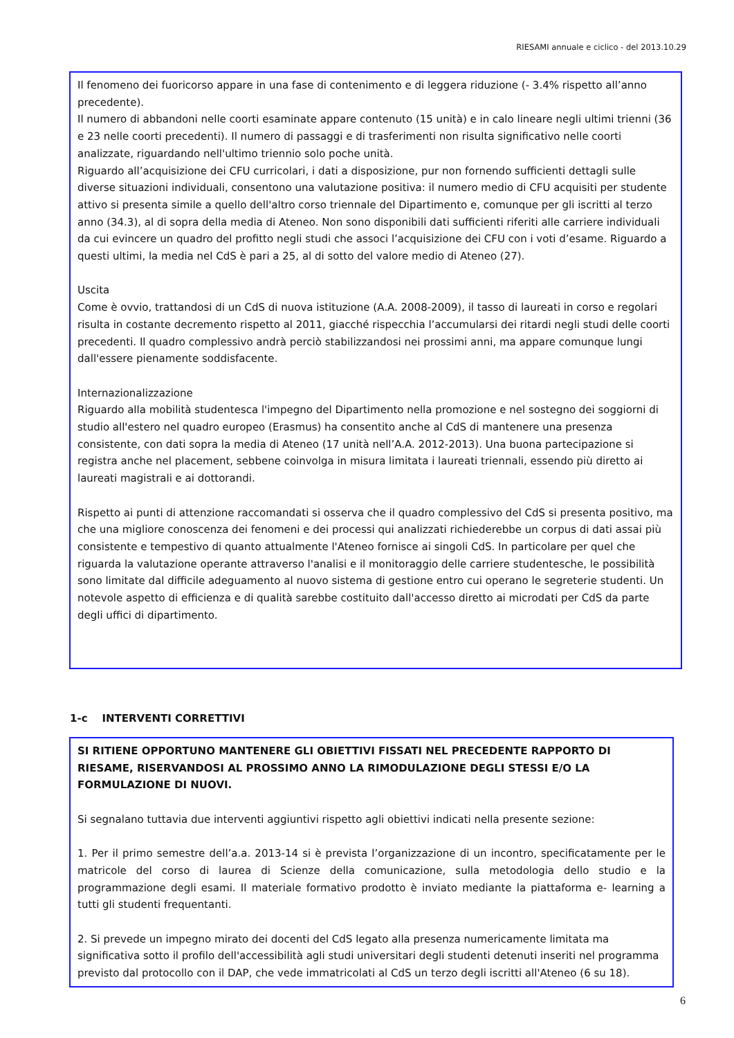RIESAMI annuale e ciclico - del 2013.10.29
Il fenomeno dei fuoricorso appare in una fase di contenimento e di leggera riduzione (- 3.4% rispetto all’anno precedente).
Il numero di abbandoni nelle coorti esaminate appare contenuto (15 unità) e in calo lineare negli ultimi trienni (36 e 23 nelle coorti precedenti). Il numero di passaggi e di trasferimenti non risulta significativo nelle coorti analizzate, riguardando nell'ultimo triennio solo poche unità.
Riguardo all’acquisizione dei CFU curricolari, i dati a disposizione, pur non fornendo sufficienti dettagli sulle diverse situazioni individuali, consentono una valutazione positiva: il numero medio di CFU acquisiti per studente attivo si presenta simile a quello dell'altro corso triennale del Dipartimento e, comunque per gli iscritti al terzo anno (34.3), al di sopra della media di Ateneo. Non sono disponibili dati sufficienti riferiti alle carriere individuali da cui evincere un quadro del profitto negli studi che associ l’acquisizione dei CFU con i voti d’esame. Riguardo a questi ultimi, la media nel CdS è pari a 25, al di sotto del valore medio di Ateneo (27).
Uscita
Come è ovvio, trattandosi di un CdS di nuova istituzione (A.A. 2008-2009), il tasso di laureati in corso e regolari risulta in costante decremento rispetto al 2011, giacché rispecchia l’accumularsi dei ritardi negli studi delle coorti precedenti. Il quadro complessivo andrà perciò stabilizzandosi nei prossimi anni, ma appare comunque lungi dall'essere pienamente soddisfacente.
Internazionalizzazione
Riguardo alla mobilità studentesca l'impegno del Dipartimento nella promozione e nel sostegno dei soggiorni di studio all'estero nel quadro europeo (Erasmus) ha consentito anche al CdS di mantenere una presenza consistente, con dati sopra la media di Ateneo (17 unità nell’A.A. 2012-2013). Una buona partecipazione si registra anche nel placement, sebbene coinvolga in misura limitata i laureati triennali, essendo più diretto ai laureati magistrali e ai dottorandi.
Rispetto ai punti di attenzione raccomandati si osserva che il quadro complessivo del CdS si presenta positivo, ma che una migliore conoscenza dei fenomeni e dei processi qui analizzati richiederebbe un corpus di dati assai più consistente e tempestivo di quanto attualmente l'Ateneo fornisce ai singoli CdS. In particolare per quel che riguarda la valutazione operante attraverso l'analisi e il monitoraggio delle carriere studentesche, le possibilità sono limitate dal difficile adeguamento al nuovo sistema di gestione entro cui operano le segreterie studenti. Un notevole aspetto di efficienza e di qualità sarebbe costituito dall'accesso diretto ai microdati per CdS da parte degli uffici di dipartimento.
1-c INTERVENTI CORRETTIVI
SI RITIENE OPPORTUNO MANTENERE GLI OBIETTIVI FISSATI NEL PRECEDENTE RAPPORTO DI RIESAME, RISERVANDOSI AL PROSSIMO ANNO LA RIMODULAZIONE DEGLI STESSI E/O LA FORMULAZIONE DI NUOVI.
Si segnalano tuttavia due interventi aggiuntivi rispetto agli obiettivi indicati nella presente sezione:
1. Per il primo semestre dell’a.a. 2013-14 si è prevista l’organizzazione di un incontro, specificatamente per le matricole del corso di laurea di Scienze della comunicazione, sulla metodologia dello studio e la programmazione degli esami. Il materiale formativo prodotto è inviato mediante la piattaforma e- learning a tutti gli studenti frequentanti.
2. Si prevede un impegno mirato dei docenti del CdS legato alla presenza numericamente limitata ma significativa sotto il profilo dell'accessibilità agli studi universitari degli studenti detenuti inseriti nel programma previsto dal protocollo con il DAP, che vede immatricolati al CdS un terzo degli iscritti all'Ateneo (6 su 18).
6